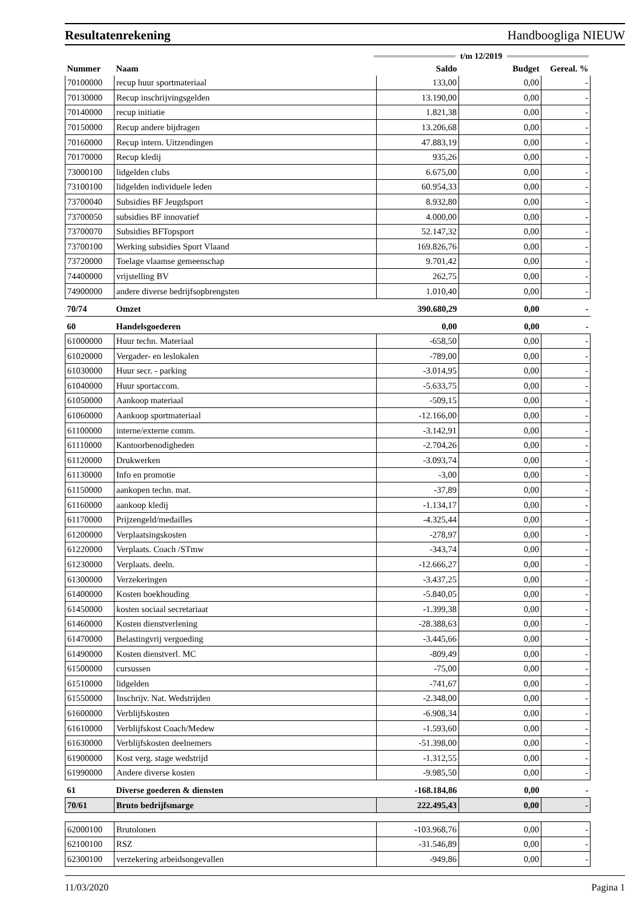Resultatenrekening Handboogliga NIEUW
t/m 12/2019
| Nummer | Naam | Saldo | Budget | Gereal. % |
| --- | --- | --- | --- | --- |
| 70100000 | recup huur sportmateriaal | 133,00 | 0,00 | - |
| 70130000 | Recup inschrijvingsgelden | 13.190,00 | 0,00 | - |
| 70140000 | recup initiatie | 1.821,38 | 0,00 | - |
| 70150000 | Recup andere bijdragen | 13.206,68 | 0,00 | - |
| 70160000 | Recup intern. Uitzendingen | 47.883,19 | 0,00 | - |
| 70170000 | Recup kledij | 935,26 | 0,00 | - |
| 73000100 | lidgelden clubs | 6.675,00 | 0,00 | - |
| 73100100 | lidgelden individuele leden | 60.954,33 | 0,00 | - |
| 73700040 | Subsidies BF Jeugdsport | 8.932,80 | 0,00 | - |
| 73700050 | subsidies BF innovatief | 4.000,00 | 0,00 | - |
| 73700070 | Subsidies BFTopsport | 52.147,32 | 0,00 | - |
| 73700100 | Werking subsidies Sport Vlaand | 169.826,76 | 0,00 | - |
| 73720000 | Toelage vlaamse gemeenschap | 9.701,42 | 0,00 | - |
| 74400000 | vrijstelling BV | 262,75 | 0,00 | - |
| 74900000 | andere diverse bedrijfsopbrengsten | 1.010,40 | 0,00 | - |
| 70/74 | Omzet | 390.680,29 | 0,00 | - |
| 60 | Handelsgoederen | 0,00 | 0,00 | - |
| 61000000 | Huur techn. Materiaal | -658,50 | 0,00 | - |
| 61020000 | Vergader- en leslokalen | -789,00 | 0,00 | - |
| 61030000 | Huur secr. - parking | -3.014,95 | 0,00 | - |
| 61040000 | Huur sportaccom. | -5.633,75 | 0,00 | - |
| 61050000 | Aankoop materiaal | -509,15 | 0,00 | - |
| 61060000 | Aankoop sportmateriaal | -12.166,00 | 0,00 | - |
| 61100000 | interne/externe comm. | -3.142,91 | 0,00 | - |
| 61110000 | Kantoorbenodigheden | -2.704,26 | 0,00 | - |
| 61120000 | Drukwerken | -3.093,74 | 0,00 | - |
| 61130000 | Info en promotie | -3,00 | 0,00 | - |
| 61150000 | aankopen techn. mat. | -37,89 | 0,00 | - |
| 61160000 | aankoop kledij | -1.134,17 | 0,00 | - |
| 61170000 | Prijzengeld/medailles | -4.325,44 | 0,00 | - |
| 61200000 | Verplaatsingskosten | -278,97 | 0,00 | - |
| 61220000 | Verplaats. Coach /STmw | -343,74 | 0,00 | - |
| 61230000 | Verplaats. deeln. | -12.666,27 | 0,00 | - |
| 61300000 | Verzekeringen | -3.437,25 | 0,00 | - |
| 61400000 | Kosten boekhouding | -5.840,05 | 0,00 | - |
| 61450000 | kosten sociaal secretariaat | -1.399,38 | 0,00 | - |
| 61460000 | Kosten dienstverlening | -28.388,63 | 0,00 | - |
| 61470000 | Belastingvrij vergoeding | -3.445,66 | 0,00 | - |
| 61490000 | Kosten dienstverl. MC | -809,49 | 0,00 | - |
| 61500000 | cursussen | -75,00 | 0,00 | - |
| 61510000 | lidgelden | -741,67 | 0,00 | - |
| 61550000 | Inschrijv. Nat. Wedstrijden | -2.348,00 | 0,00 | - |
| 61600000 | Verblijfskosten | -6.908,34 | 0,00 | - |
| 61610000 | Verblijfskost Coach/Medew | -1.593,60 | 0,00 | - |
| 61630000 | Verblijfskosten deelnemers | -51.398,00 | 0,00 | - |
| 61900000 | Kost verg. stage wedstrijd | -1.312,55 | 0,00 | - |
| 61990000 | Andere diverse kosten | -9.985,50 | 0,00 | - |
| 61 | Diverse goederen & diensten | -168.184,86 | 0,00 | - |
| 70/61 | Bruto bedrijfsmarge | 222.495,43 | 0,00 | - |
| 62000100 | Brutolonen | -103.968,76 | 0,00 | - |
| 62100100 | RSZ | -31.546,89 | 0,00 | - |
| 62300100 | verzekering arbeidsongevallen | -949,86 | 0,00 | - |
11/03/2020 Pagina 1